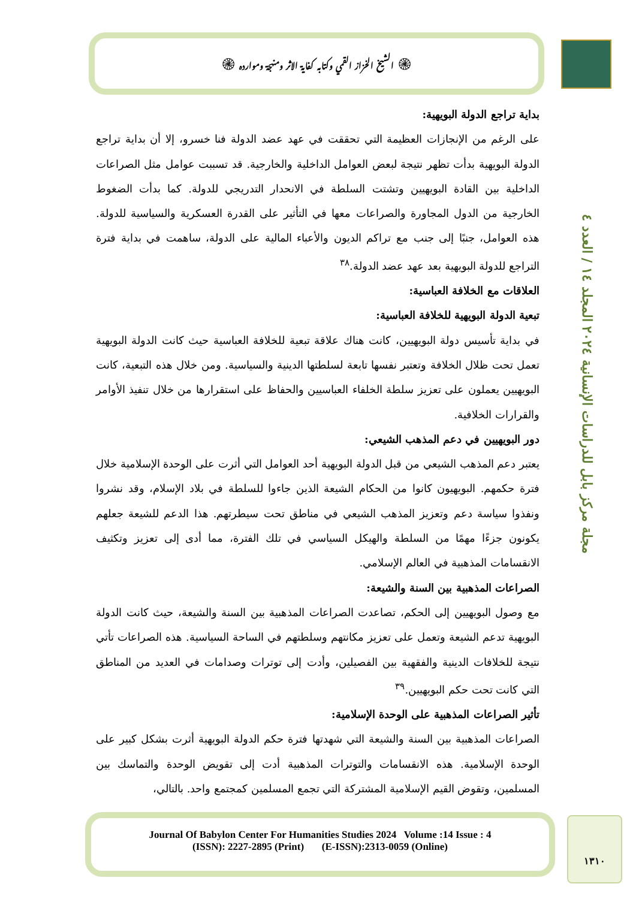۞ الشيخ الخزاز القمي وكتابه كفاية الاثر ومنهجة وموارده ۞
مجلة مركز بابل للدراسات الإنسانية ٢٠٢٤ المجلد ١٤ / العدد ٤
بداية تراجع الدولة البويهية:
على الرغم من الإنجازات العظيمة التي تحققت في عهد عضد الدولة فنا خسرو، إلا أن بداية تراجع الدولة البويهية بدأت تظهر نتيجة لبعض العوامل الداخلية والخارجية. قد تسببت عوامل مثل الصراعات الداخلية بين القادة البويهيين وتشتت السلطة في الانحدار التدريجي للدولة. كما بدأت الضغوط الخارجية من الدول المجاورة والصراعات معها في التأثير على القدرة العسكرية والسياسية للدولة. هذه العوامل، جنبًا إلى جنب مع تراكم الديون والأعباء المالية على الدولة، ساهمت في بداية فترة التراجع للدولة البويهية بعد عهد عضد الدولة.<sup>٣٨</sup>
العلاقات مع الخلافة العباسية:
تبعية الدولة البويهية للخلافة العباسية:
في بداية تأسيس دولة البويهيين، كانت هناك علاقة تبعية للخلافة العباسية حيث كانت الدولة البويهية تعمل تحت ظلال الخلافة وتعتبر نفسها تابعة لسلطتها الدينية والسياسية. ومن خلال هذه التبعية، كانت البويهيين يعملون على تعزيز سلطة الخلفاء العباسيين والحفاظ على استقرارها من خلال تنفيذ الأوامر والقرارات الخلافية.
دور البويهيين في دعم المذهب الشيعي:
يعتبر دعم المذهب الشيعي من قبل الدولة البويهية أحد العوامل التي أثرت على الوحدة الإسلامية خلال فترة حكمهم. البويهيون كانوا من الحكام الشيعة الذين جاءوا للسلطة في بلاد الإسلام، وقد نشروا ونفذوا سياسة دعم وتعزيز المذهب الشيعي في مناطق تحت سيطرتهم. هذا الدعم للشيعة جعلهم يكونون جزءًا مهمًا من السلطة والهيكل السياسي في تلك الفترة، مما أدى إلى تعزيز وتكثيف الانقسامات المذهبية في العالم الإسلامي.
الصراعات المذهبية بين السنة والشيعة:
مع وصول البويهيين إلى الحكم، تصاعدت الصراعات المذهبية بين السنة والشيعة، حيث كانت الدولة البويهية تدعم الشيعة وتعمل على تعزيز مكانتهم وسلطتهم في الساحة السياسية. هذه الصراعات تأتي نتيجة للخلافات الدينية والفقهية بين الفصيلين، وأدت إلى توترات وصدامات في العديد من المناطق التي كانت تحت حكم البويهيين.<sup>٣٩</sup>
تأثير الصراعات المذهبية على الوحدة الإسلامية:
الصراعات المذهبية بين السنة والشيعة التي شهدتها فترة حكم الدولة البويهية أثرت بشكل كبير على الوحدة الإسلامية. هذه الانقسامات والتوترات المذهبية أدت إلى تقويض الوحدة والتماسك بين المسلمين، وتقوض القيم الإسلامية المشتركة التي تجمع المسلمين كمجتمع واحد. بالتالي،
Journal Of Babylon Center For Humanities Studies 2024 Volume :14 Issue : 4
(ISSN): 2227-2895 (Print) (E-ISSN):2313-0059 (Online)
١٣١٠